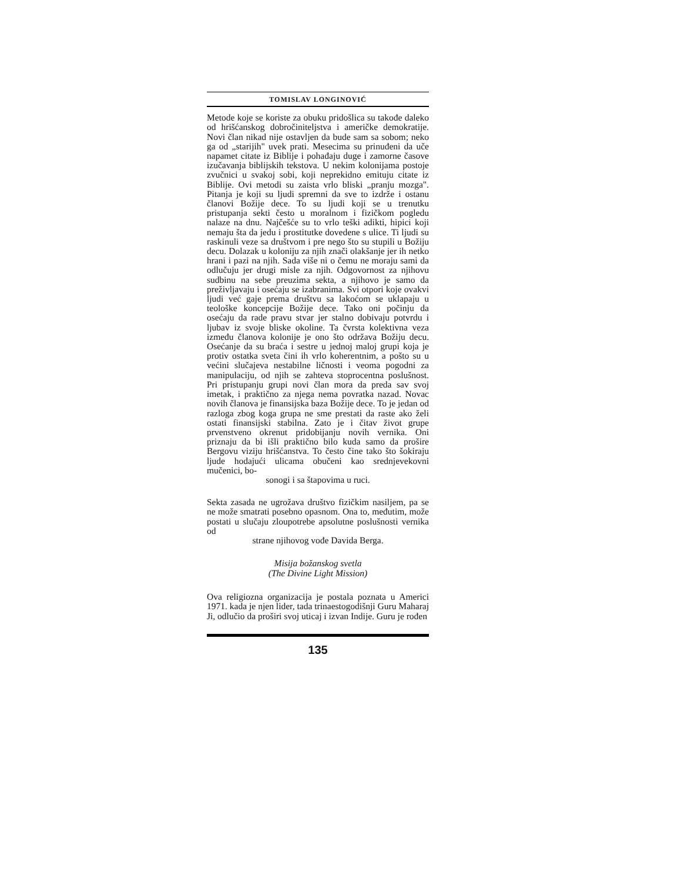TOMISLAV LONGINOVIĆ
Metode koje se koriste za obuku pridošlica su takođe daleko od hrišćanskog dobročiniteljstva i američke demokratije. Novi član nikad nije ostavljen da bude sam sa sobom; neko ga od „starijih" uvek prati. Mesecima su prinuđeni da uče napamet citate iz Biblije i pohađaju duge i zamorne časove izučavanja biblijskih tekstova. U nekim kolonijama postoje zvučnici u svakoj sobi, koji neprekidno emituju citate iz Biblije. Ovi metodi su zaista vrlo bliski „pranju mozga". Pitanja je koji su ljudi spremni da sve to izdrže i ostanu članovi Božije dece. To su ljudi koji se u trenutku pristupanja sekti često u moralnom i fizičkom pogledu nalaze na dnu. Najčešće su to vrlo teški adikti, hipici koji nemaju šta da jedu i prostitutke dovedene s ulice. Ti ljudi su raskinuli veze sa društvom i pre nego što su stupili u Božiju decu. Dolazak u koloniju za njih znači olakšanje jer ih netko hrani i pazi na njih. Sada više ni o čemu ne moraju sami da odlučuju jer drugi misle za njih. Odgovornost za njihovu sudbinu na sebe preuzima sekta, a njihovo je samo da preživljavaju i osećaju se izabranima. Svi otpori koje ovakvi ljudi već gaje prema društvu sa lakoćom se uklapaju u teološke koncepcije Božije dece. Tako oni počinju da osećaju da rade pravu stvar jer stalno dobivaju potvrdu i ljubav iz svoje bliske okoline. Ta čvrsta kolektivna veza između članova kolonije je ono što održava Božiju decu. Osećanje da su braća i sestre u jednoj maloj grupi koja je protiv ostatka sveta čini ih vrlo koherentnim, a pošto su u većini slučajeva nestabilne ličnosti i veoma pogodni za manipulaciju, od njih se zahteva stoprocentna poslušnost. Pri pristupanju grupi novi član mora da preda sav svoj imetak, i praktično za njega nema povratka nazad. Novac novih članova je finansijska baza Božije dece. To je jedan od razloga zbog koga grupa ne sme prestati da raste ako želi ostati finansijski stabilna. Zato je i čitav život grupe prvenstveno okrenut pridobijanju novih vernika. Oni priznaju da bi išli praktično bilo kuda samo da prošire Bergovu viziju hrišćanstva. To često čine tako što šokiraju ljude hodajući ulicama obučeni kao srednjevekovni mučenici, bo-
sonogi i sa štapovima u ruci.
Sekta zasada ne ugrožava društvo fizičkim nasiljem, pa se ne može smatrati posebno opasnom. Ona to, međutim, može postati u slučaju zloupotrebe apsolutne poslušnosti vernika od
strane njihovog vođe Davida Berga.
Misija božanskog svetla
(The Divine Light Mission)
Ova religiozna organizacija je postala poznata u Americi 1971. kada je njen lider, tada trinaestogodišnji Guru Maharaj Ji, odlučio da proširi svoj uticaj i izvan Indije. Guru je rođen
135